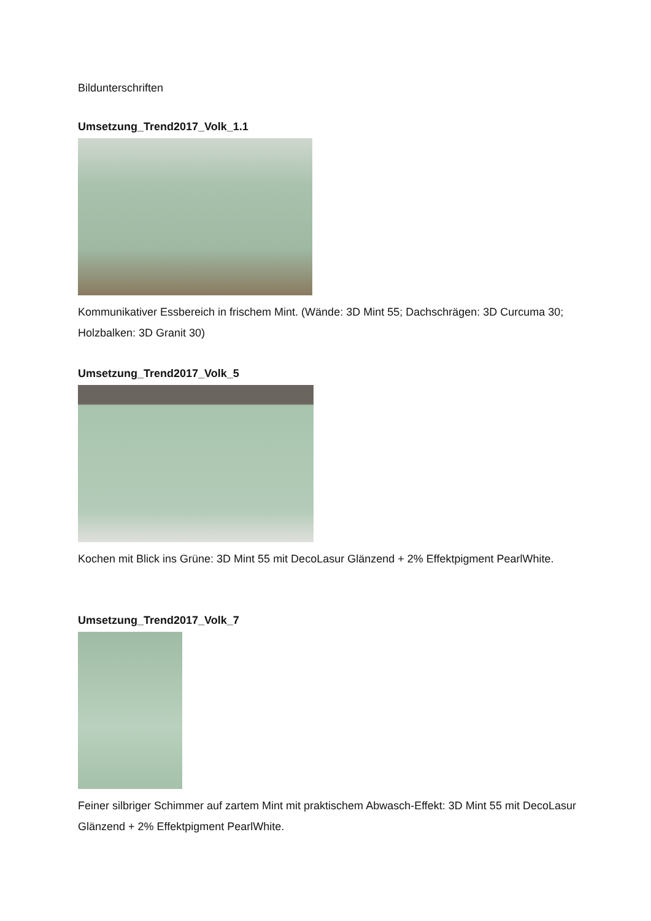Bildunterschriften
Umsetzung_Trend2017_Volk_1.1
Kommunikativer Essbereich in frischem Mint. (Wände: 3D Mint 55; Dachschrägen: 3D Curcuma 30; Holzbalken: 3D Granit 30)
Umsetzung_Trend2017_Volk_5
Kochen mit Blick ins Grüne: 3D Mint 55 mit DecoLasur Glänzend + 2% Effektpigment PearlWhite.
Umsetzung_Trend2017_Volk_7
Feiner silbriger Schimmer auf zartem Mint mit praktischem Abwasch-Effekt: 3D Mint 55 mit DecoLasur Glänzend + 2% Effektpigment PearlWhite.